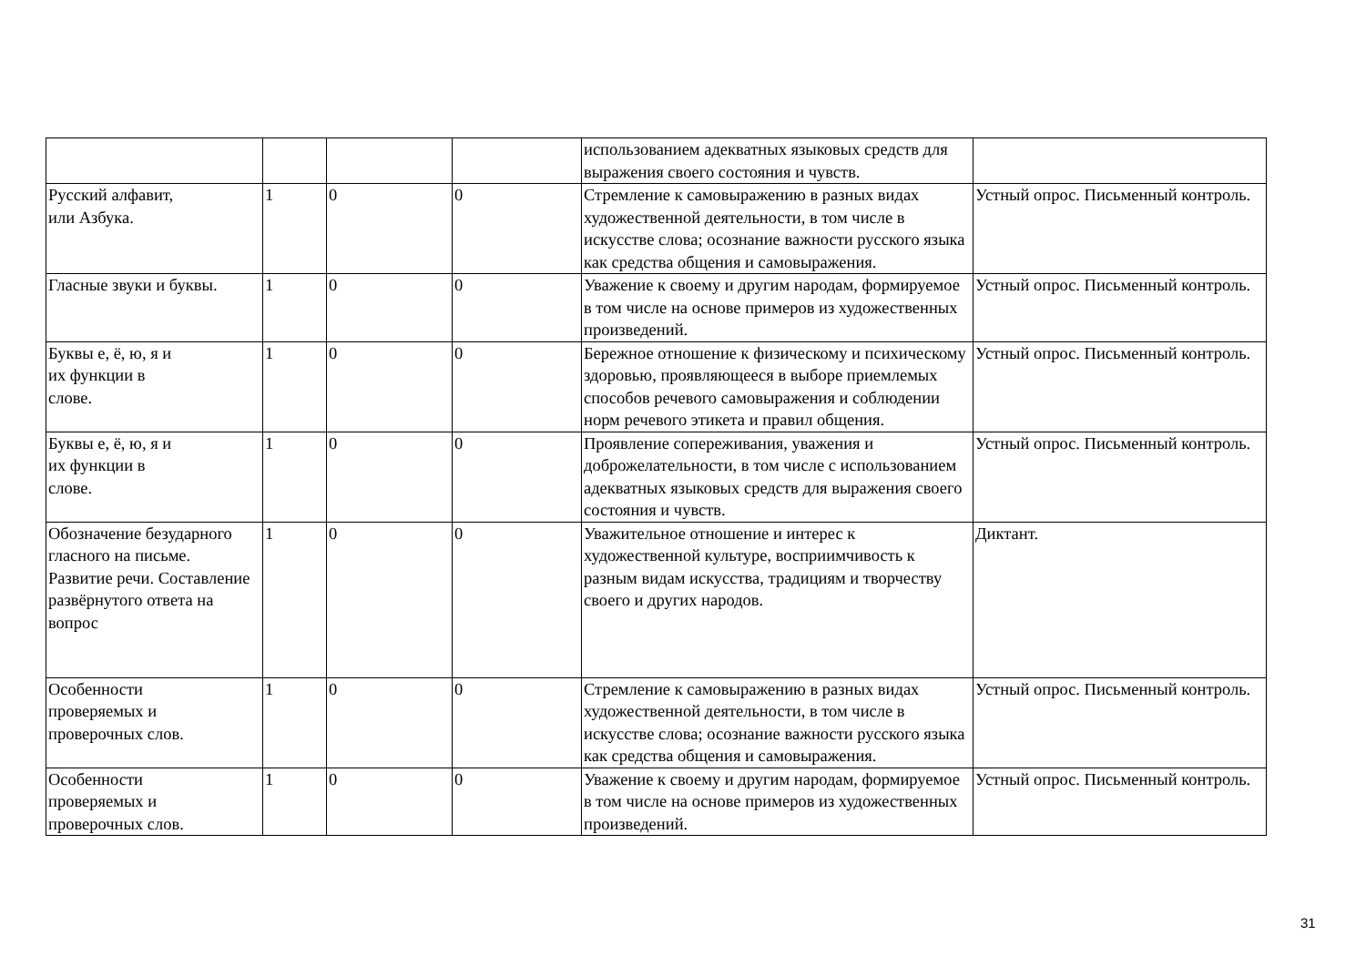| | | | | использованием адекватных языковых средств для выражения своего состояния и чувств. | |
| Русский алфавит, или Азбука. | 1 | 0 | 0 | Стремление к самовыражению в разных видах художественной деятельности, в том числе в искусстве слова; осознание важности русского языка как средства общения и самовыражения. | Устный опрос. Письменный контроль. |
| Гласные звуки и буквы. | 1 | 0 | 0 | Уважение к своему и другим народам, формируемое в том числе на основе примеров из художественных произведений. | Устный опрос. Письменный контроль. |
| Буквы е, ё, ю, я и их функции в слове. | 1 | 0 | 0 | Бережное отношение к физическому и психическому здоровью, проявляющееся в выборе приемлемых способов речевого самовыражения и соблюдении норм речевого этикета и правил общения. | Устный опрос. Письменный контроль. |
| Буквы е, ё, ю, я и их функции в слове. | 1 | 0 | 0 | Проявление сопереживания, уважения и доброжелательности, в том числе с использованием адекватных языковых средств для выражения своего состояния и чувств. | Устный опрос. Письменный контроль. |
| Обозначение безударного гласного на письме. Развитие речи. Составление развёрнутого ответа на вопрос | 1 | 0 | 0 | Уважительное отношение и интерес к художественной культуре, восприимчивость к разным видам искусства, традициям и творчеству своего и других народов. | Диктант. |
| Особенности проверяемых и проверочных слов. | 1 | 0 | 0 | Стремление к самовыражению в разных видах художественной деятельности, в том числе в искусстве слова; осознание важности русского языка как средства общения и самовыражения. | Устный опрос. Письменный контроль. |
| Особенности проверяемых и проверочных слов. | 1 | 0 | 0 | Уважение к своему и другим народам, формируемое в том числе на основе примеров из художественных произведений. | Устный опрос. Письменный контроль. |
31